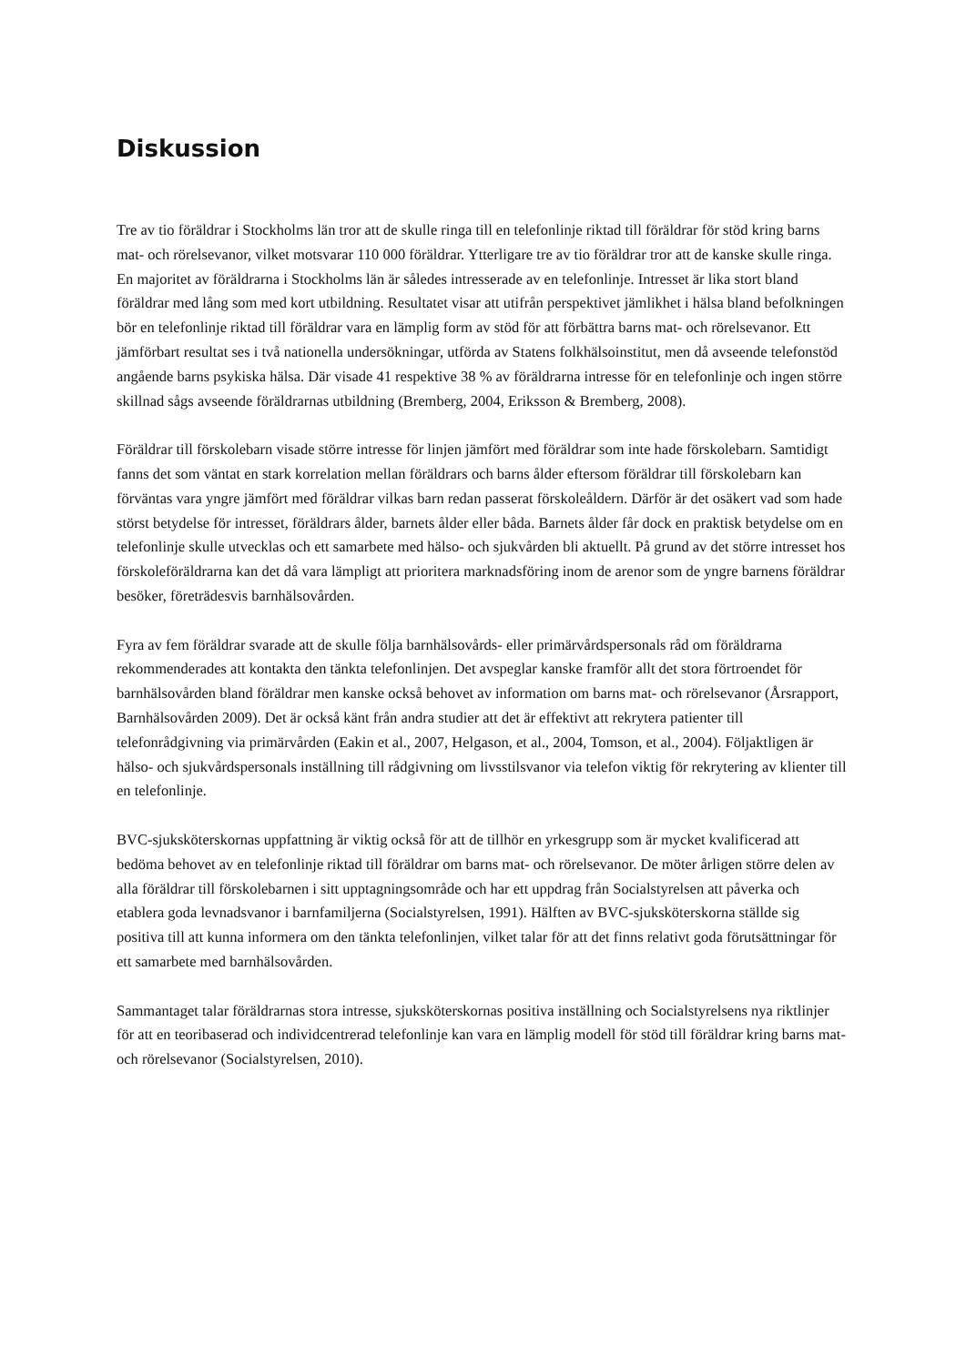Diskussion
Tre av tio föräldrar i Stockholms län tror att de skulle ringa till en telefonlinje riktad till föräldrar för stöd kring barns mat- och rörelsevanor, vilket motsvarar 110 000 föräldrar. Ytterligare tre av tio föräldrar tror att de kanske skulle ringa. En majoritet av föräldrarna i Stockholms län är således intresserade av en telefonlinje. Intresset är lika stort bland föräldrar med lång som med kort utbildning. Resultatet visar att utifrån perspektivet jämlikhet i hälsa bland befolkningen bör en telefonlinje riktad till föräldrar vara en lämplig form av stöd för att förbättra barns mat- och rörelsevanor. Ett jämförbart resultat ses i två nationella undersökningar, utförda av Statens folkhälsoinstitut, men då avseende telefonstöd angående barns psykiska hälsa. Där visade 41 respektive 38 % av föräldrarna intresse för en telefonlinje och ingen större skillnad sågs avseende föräldrarnas utbildning (Bremberg, 2004, Eriksson & Bremberg, 2008).
Föräldrar till förskolebarn visade större intresse för linjen jämfört med föräldrar som inte hade förskolebarn. Samtidigt fanns det som väntat en stark korrelation mellan föräldrars och barns ålder eftersom föräldrar till förskolebarn kan förväntas vara yngre jämfört med föräldrar vilkas barn redan passerat förskoleåldern. Därför är det osäkert vad som hade störst betydelse för intresset, föräldrars ålder, barnets ålder eller båda. Barnets ålder får dock en praktisk betydelse om en telefonlinje skulle utvecklas och ett samarbete med hälso- och sjukvården bli aktuellt. På grund av det större intresset hos förskoleföräldrarna kan det då vara lämpligt att prioritera marknadsföring inom de arenor som de yngre barnens föräldrar besöker, företrädesvis barnhälsovården.
Fyra av fem föräldrar svarade att de skulle följa barnhälsovårds- eller primärvårdspersonals råd om föräldrarna rekommenderades att kontakta den tänkta telefonlinjen. Det avspeglar kanske framför allt det stora förtroendet för barnhälsovården bland föräldrar men kanske också behovet av information om barns mat- och rörelsevanor (Årsrapport, Barnhälsovården 2009). Det är också känt från andra studier att det är effektivt att rekrytera patienter till telefonrådgivning via primärvården (Eakin et al., 2007, Helgason, et al., 2004, Tomson, et al., 2004). Följaktligen är hälso- och sjukvårdspersonals inställning till rådgivning om livsstilsvanor via telefon viktig för rekrytering av klienter till en telefonlinje.
BVC-sjuksköterskornas uppfattning är viktig också för att de tillhör en yrkesgrupp som är mycket kvalificerad att bedöma behovet av en telefonlinje riktad till föräldrar om barns mat- och rörelsevanor. De möter årligen större delen av alla föräldrar till förskolebarnen i sitt upptagningsområde och har ett uppdrag från Socialstyrelsen att påverka och etablera goda levnadsvanor i barnfamiljerna (Socialstyrelsen, 1991). Hälften av BVC-sjuksköterskorna ställde sig positiva till att kunna informera om den tänkta telefonlinjen, vilket talar för att det finns relativt goda förutsättningar för ett samarbete med barnhälsovården.
Sammantaget talar föräldrarnas stora intresse, sjuksköterskornas positiva inställning och Socialstyrelsens nya riktlinjer för att en teoribaserad och individcentrerad telefonlinje kan vara en lämplig modell för stöd till föräldrar kring barns mat- och rörelsevanor (Socialstyrelsen, 2010).